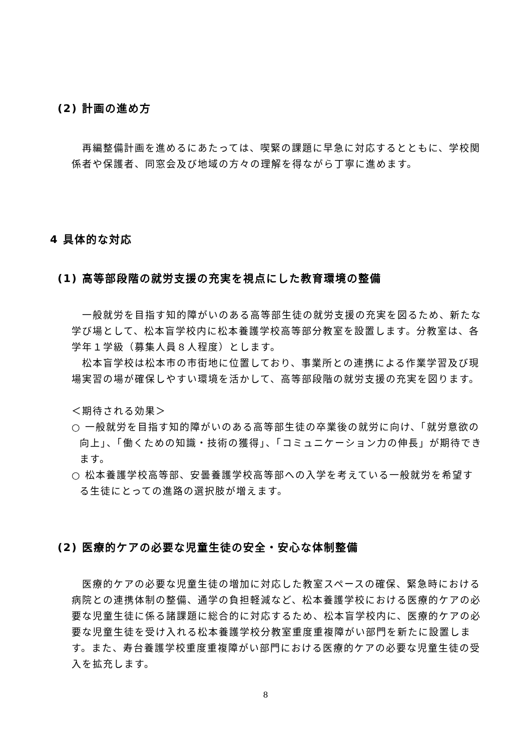(2) 計画の進め方
　再編整備計画を進めるにあたっては、喫緊の課題に早急に対応するとともに、学校関係者や保護者、同窓会及び地域の方々の理解を得ながら丁寧に進めます。
4 具体的な対応
(1) 高等部段階の就労支援の充実を視点にした教育環境の整備
　一般就労を目指す知的障がいのある高等部生徒の就労支援の充実を図るため、新たな学び場として、松本盲学校内に松本養護学校高等部分教室を設置します。分教室は、各学年１学級（募集人員８人程度）とします。
　松本盲学校は松本市の市街地に位置しており、事業所との連携による作業学習及び現場実習の場が確保しやすい環境を活かして、高等部段階の就労支援の充実を図ります。
＜期待される効果＞
○ 一般就労を目指す知的障がいのある高等部生徒の卒業後の就労に向け、「就労意欲の向上」、「働くための知識・技術の獲得」、「コミュニケーション力の伸長」が期待できます。
○ 松本養護学校高等部、安曇養護学校高等部への入学を考えている一般就労を希望する生徒にとっての進路の選択肢が増えます。
(2) 医療的ケアの必要な児童生徒の安全・安心な体制整備
　医療的ケアの必要な児童生徒の増加に対応した教室スペースの確保、緊急時における病院との連携体制の整備、通学の負担軽減など、松本養護学校における医療的ケアの必要な児童生徒に係る諸課題に総合的に対応するため、松本盲学校内に、医療的ケアの必要な児童生徒を受け入れる松本養護学校分教室重度重複障がい部門を新たに設置します。また、寿台養護学校重度重複障がい部門における医療的ケアの必要な児童生徒の受入を拡充します。
8